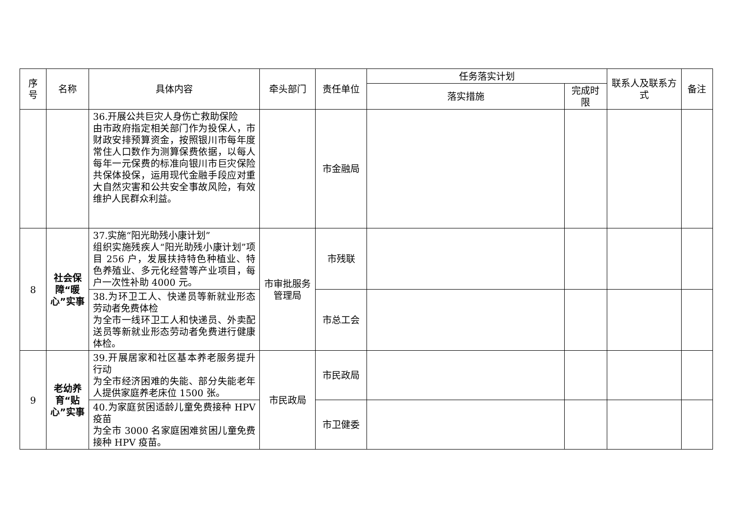| 序号 | 名称 | 具体内容 | 牵头部门 | 责任单位 | 任务落实计划 | | 联系人及联系方式 | 备注 |
| --- | --- | --- | --- | --- | --- | --- | --- | --- |
| | | | | | 落实措施 | 完成时限 | | |
| | | 36.开展公共巨灾人身伤亡救助保险 由市政府指定相关部门作为投保人，市财政安排预算资金，按照银川市每年度常住人口数作为测算保费依据，以每人每年一元保费的标准向银川市巨灾保险共保体投保，运用现代金融手段应对重大自然灾害和公共安全事故风险，有效维护人民群众利益。 | | 市金融局 | | | | |
| 8 | 社会保障“暖心”实事 | 37.实施“阳光助残小康计划” 组织实施残疾人“阳光助残小康计划”项目 256 户，发展扶持特色种植业、特色养殖业、多元化经营等产业项目，每户一次性补助 4000 元。 | 市审批服务管理局 | 市残联 | | | | |
| | | 38.为环卫工人、快递员等新就业形态劳动者免费体检 为全市一线环卫工人和快递员、外卖配送员等新就业形态劳动者免费进行健康体检。 | | 市总工会 | | | | |
| 9 | 老幼养育“贴心”实事 | 39.开展居家和社区基本养老服务提升行动 为全市经济困难的失能、部分失能老年人提供家庭养老床位 1500 张。 | 市民政局 | 市民政局 | | | | |
| | | 40.为家庭贫困适龄儿童免费接种 HPV 疫苗 为全市 3000 名家庭困难贫困儿童免费接种 HPV 疫苗。 | | 市卫健委 | | | | |